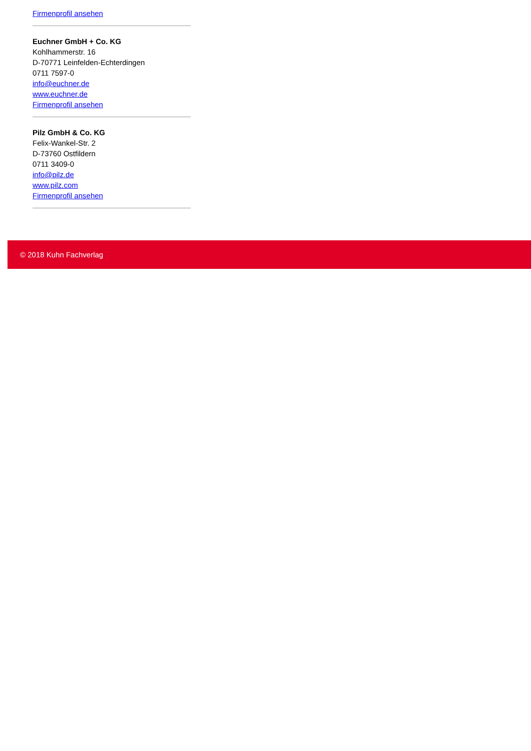Firmenprofil ansehen
Euchner GmbH + Co. KG
Kohlhammerstr. 16
D-70771 Leinfelden-Echterdingen
0711 7597-0
info@euchner.de
www.euchner.de
Firmenprofil ansehen
Pilz GmbH & Co. KG
Felix-Wankel-Str. 2
D-73760 Ostfildern
0711 3409-0
info@pilz.de
www.pilz.com
Firmenprofil ansehen
© 2018 Kuhn Fachverlag